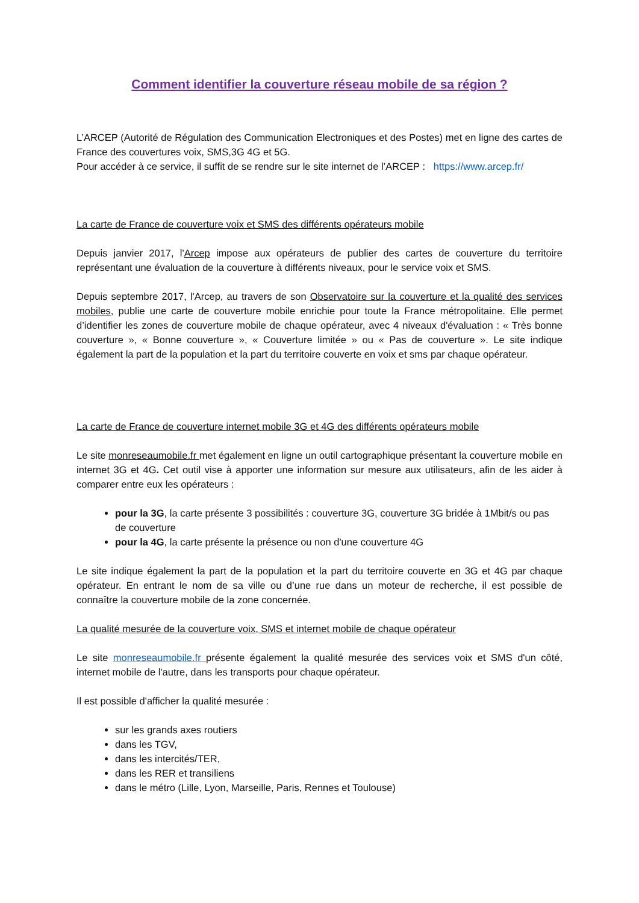Comment identifier la couverture réseau mobile de sa région ?
L’ARCEP (Autorité de Régulation des Communication Electroniques et des Postes) met en ligne des cartes de France des couvertures voix, SMS,3G 4G et 5G.
Pour accéder à ce service, il suffit de se rendre sur le site internet de l’ARCEP : https://www.arcep.fr/
La carte de France de couverture voix et SMS des différents opérateurs mobile
Depuis janvier 2017, l'Arcep impose aux opérateurs de publier des cartes de couverture du territoire représentant une évaluation de la couverture à différents niveaux, pour le service voix et SMS.
Depuis septembre 2017, l'Arcep, au travers de son Observatoire sur la couverture et la qualité des services mobiles, publie une carte de couverture mobile enrichie pour toute la France métropolitaine. Elle permet d’identifier les zones de couverture mobile de chaque opérateur, avec 4 niveaux d'évaluation : « Très bonne couverture », « Bonne couverture », « Couverture limitée » ou « Pas de couverture ». Le site indique également la part de la population et la part du territoire couverte en voix et sms par chaque opérateur.
La carte de France de couverture internet mobile 3G et 4G des différents opérateurs mobile
Le site monreseaumobile.fr met également en ligne un outil cartographique présentant la couverture mobile en internet 3G et 4G. Cet outil vise à apporter une information sur mesure aux utilisateurs, afin de les aider à comparer entre eux les opérateurs :
pour la 3G, la carte présente 3 possibilités : couverture 3G, couverture 3G bridée à 1Mbit/s ou pas de couverture
pour la 4G, la carte présente la présence ou non d'une couverture 4G
Le site indique également la part de la population et la part du territoire couverte en 3G et 4G par chaque opérateur. En entrant le nom de sa ville ou d’une rue dans un moteur de recherche, il est possible de connaître la couverture mobile de la zone concernée.
La qualité mesurée de la couverture voix, SMS et internet mobile de chaque opérateur
Le site monreseaumobile.fr présente également la qualité mesurée des services voix et SMS d'un côté, internet mobile de l'autre, dans les transports pour chaque opérateur.
Il est possible d'afficher la qualité mesurée :
sur les grands axes routiers
dans les TGV,
dans les intercités/TER,
dans les RER et transiliens
dans le métro (Lille, Lyon, Marseille, Paris, Rennes et Toulouse)